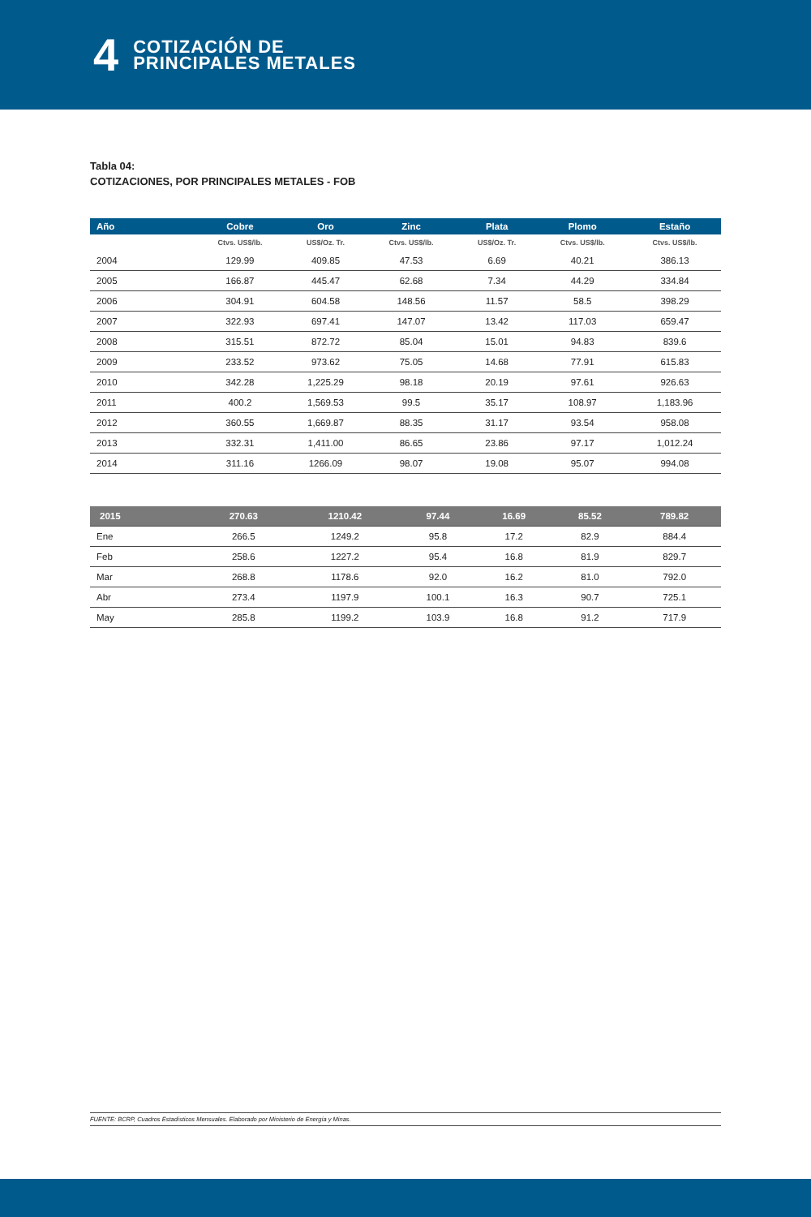4
COTIZACIÓN DE
PRINCIPALES METALES
Tabla 04:
COTIZACIONES, POR PRINCIPALES METALES - FOB
| Año | Cobre | Oro | Zinc | Plata | Plomo | Estaño |
| --- | --- | --- | --- | --- | --- | --- |
| | Ctvs. US$/lb. | US$/Oz. Tr. | Ctvs. US$/lb. | US$/Oz. Tr. | Ctvs. US$/lb. | Ctvs. US$/lb. |
| 2004 | 129.99 | 409.85 | 47.53 | 6.69 | 40.21 | 386.13 |
| 2005 | 166.87 | 445.47 | 62.68 | 7.34 | 44.29 | 334.84 |
| 2006 | 304.91 | 604.58 | 148.56 | 11.57 | 58.5 | 398.29 |
| 2007 | 322.93 | 697.41 | 147.07 | 13.42 | 117.03 | 659.47 |
| 2008 | 315.51 | 872.72 | 85.04 | 15.01 | 94.83 | 839.6 |
| 2009 | 233.52 | 973.62 | 75.05 | 14.68 | 77.91 | 615.83 |
| 2010 | 342.28 | 1,225.29 | 98.18 | 20.19 | 97.61 | 926.63 |
| 2011 | 400.2 | 1,569.53 | 99.5 | 35.17 | 108.97 | 1,183.96 |
| 2012 | 360.55 | 1,669.87 | 88.35 | 31.17 | 93.54 | 958.08 |
| 2013 | 332.31 | 1,411.00 | 86.65 | 23.86 | 97.17 | 1,012.24 |
| 2014 | 311.16 | 1266.09 | 98.07 | 19.08 | 95.07 | 994.08 |
| 2015 | 270.63 | 1210.42 | 97.44 | 16.69 | 85.52 | 789.82 |
| Ene | 266.5 | 1249.2 | 95.8 | 17.2 | 82.9 | 884.4 |
| Feb | 258.6 | 1227.2 | 95.4 | 16.8 | 81.9 | 829.7 |
| Mar | 268.8 | 1178.6 | 92.0 | 16.2 | 81.0 | 792.0 |
| Abr | 273.4 | 1197.9 | 100.1 | 16.3 | 90.7 | 725.1 |
| May | 285.8 | 1199.2 | 103.9 | 16.8 | 91.2 | 717.9 |
FUENTE: BCRP, Cuadros Estadísticos Mensuales. Elaborado por Ministerio de Energía y Minas.